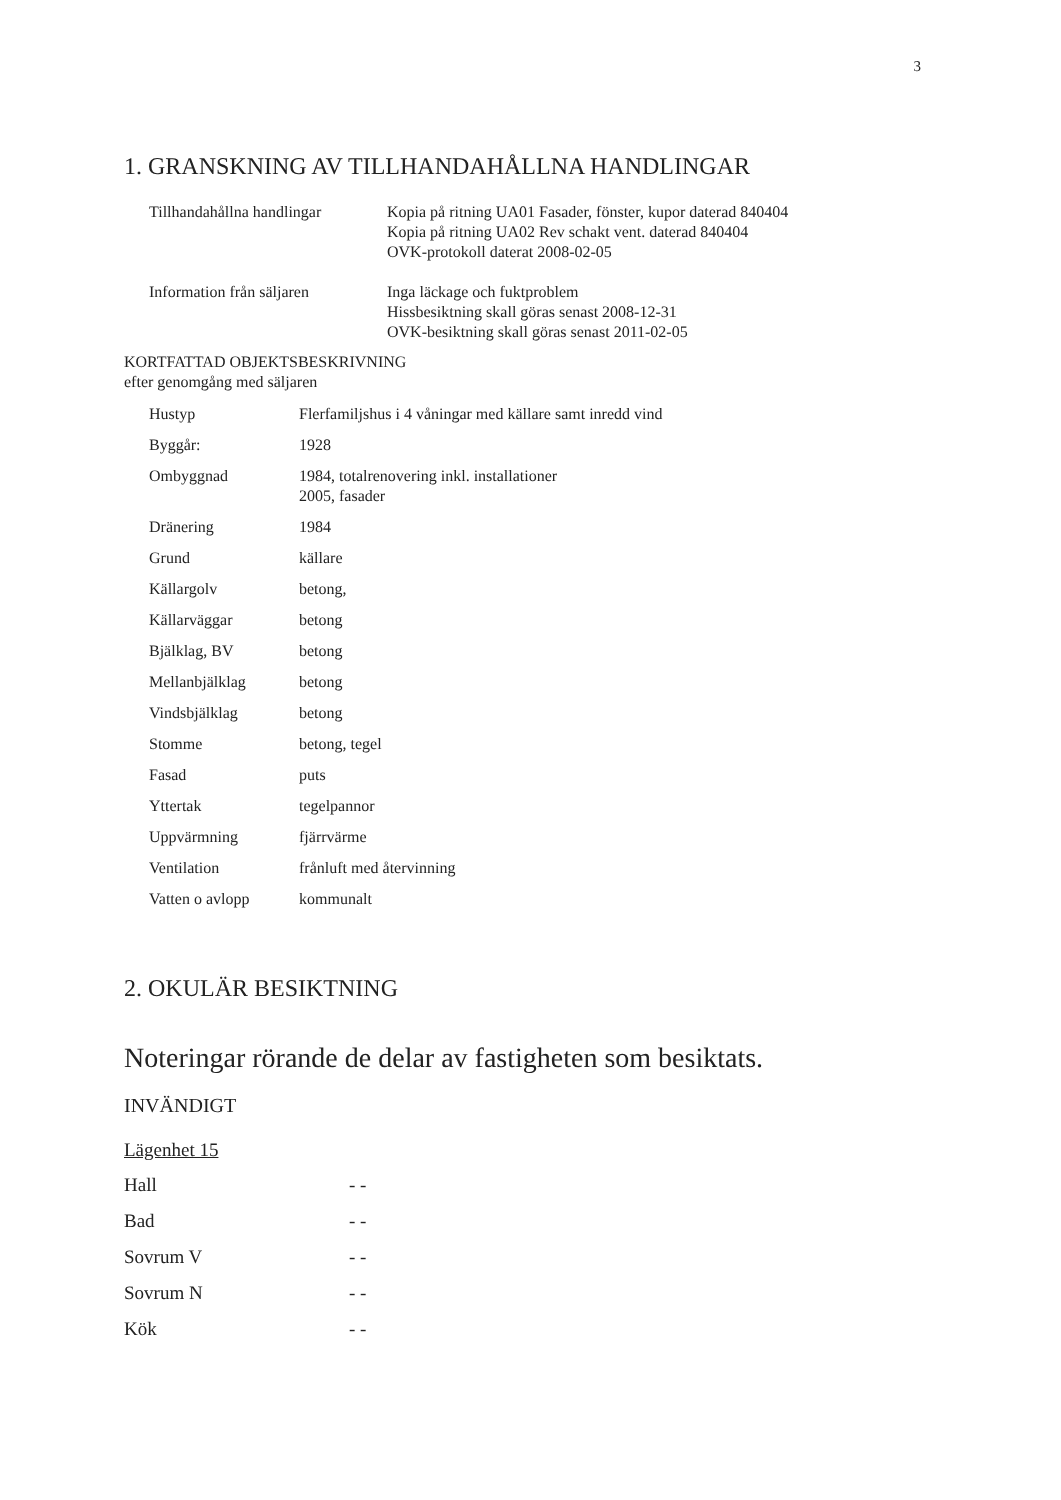3
1. GRANSKNING AV TILLHANDAHÅLLNA HANDLINGAR
| Tillhandahållna handlingar | Kopia på ritning UA01 Fasader, fönster, kupor daterad 840404 Kopia på ritning UA02 Rev schakt vent. daterad 840404 OVK-protokoll daterat 2008-02-05 |
| Information från säljaren | Inga läckage och fuktproblem Hissbesiktning skall göras senast 2008-12-31 OVK-besiktning skall göras senast 2011-02-05 |
KORTFATTAD OBJEKTSBESKRIVNING
efter genomgång med säljaren
| Hustyp | Flerfamiljshus i 4 våningar med källare samt inredd vind |
| Byggår: | 1928 |
| Ombyggnad | 1984, totalrenovering inkl. installationer 2005, fasader |
| Dränering | 1984 |
| Grund | källare |
| Källargolv | betong, |
| Källarväggar | betong |
| Bjälklag, BV | betong |
| Mellanbjälklag | betong |
| Vindsbjälklag | betong |
| Stomme | betong, tegel |
| Fasad | puts |
| Yttertak | tegelpannor |
| Uppvärmning | fjärrvärme |
| Ventilation | frånluft med återvinning |
| Vatten o avlopp | kommunalt |
2. OKULÄR BESIKTNING
Noteringar rörande de delar av fastigheten som besiktats.
INVÄNDIGT
Lägenhet 15
| Hall | - - |
| Bad | - - |
| Sovrum V | - - |
| Sovrum N | - - |
| Kök | - - |